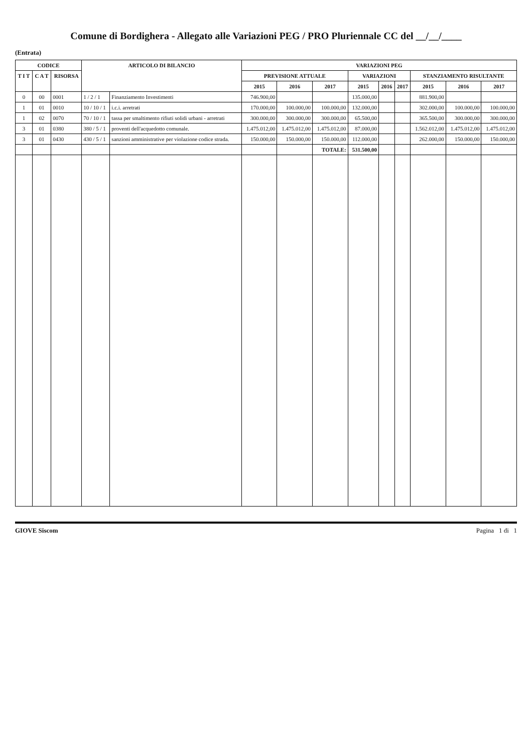Comune di Bordighera - Allegato alle Variazioni PEG / PRO Pluriennale CC del __/__/____
(Entrata)
| CODICE | | | ARTICOLO DI BILANCIO | | VARIAZIONI PEG | | | | | | | | |
| --- | --- | --- | --- | --- | --- | --- | --- | --- | --- | --- | --- | --- | --- |
| T I T | C A T | RISORSA | | | PREVISIONE ATTUALE | | | VARIAZIONI | | | STANZIAMENTO RISULTANTE | | |
| | | | | | 2015 | 2016 | 2017 | 2015 | 2016 | 2017 | 2015 | 2016 | 2017 |
| 0 | 00 | 0001 | 1 / 2 / 1 | Finanziamento Investimenti | 746.900,00 | | | 135.000,00 | | | 881.900,00 | | |
| 1 | 01 | 0010 | 10 / 10 / 1 | i.c.i. arretrati | 170.000,00 | 100.000,00 | 100.000,00 | 132.000,00 | | | 302.000,00 | 100.000,00 | 100.000,00 |
| 1 | 02 | 0070 | 70 / 10 / 1 | tassa per smaltimento rifiuti solidi urbani - arretrati | 300.000,00 | 300.000,00 | 300.000,00 | 65.500,00 | | | 365.500,00 | 300.000,00 | 300.000,00 |
| 3 | 01 | 0380 | 380 / 5 / 1 | proventi dell'acquedotto comunale. | 1.475.012,00 | 1.475.012,00 | 1.475.012,00 | 87.000,00 | | | 1.562.012,00 | 1.475.012,00 | 1.475.012,00 |
| 3 | 01 | 0430 | 430 / 5 / 1 | sanzioni amministrative per violazione codice strada. | 150.000,00 | 150.000,00 | 150.000,00 | 112.000,00 | | | 262.000,00 | 150.000,00 | 150.000,00 |
| | | | | | | | TOTALE: | 531.500,00 | | | | | |
GIOVE Siscom Pagina 1 di 1